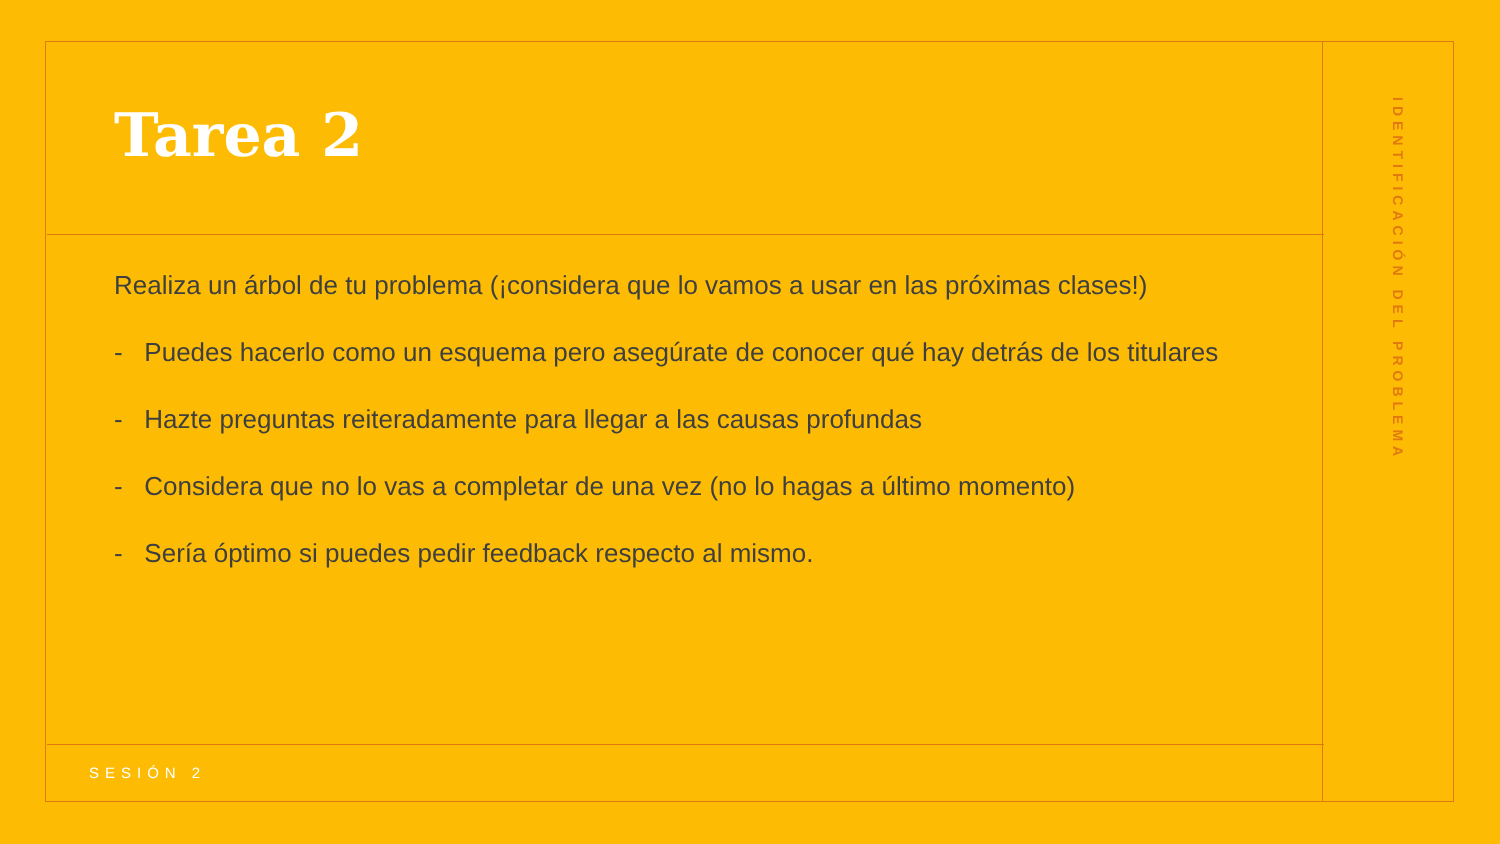Tarea 2
Realiza un árbol de tu problema (¡considera que lo vamos a usar en las próximas clases!)
- Puedes hacerlo como un esquema pero asegúrate de conocer qué hay detrás de los titulares
- Hazte preguntas reiteradamente para llegar a las causas profundas
- Considera que no lo vas a completar de una vez (no lo hagas a último momento)
- Sería óptimo si puedes pedir feedback respecto al mismo.
SESIÓN 2
IDENTIFICACIÓN DEL PROBLEMA